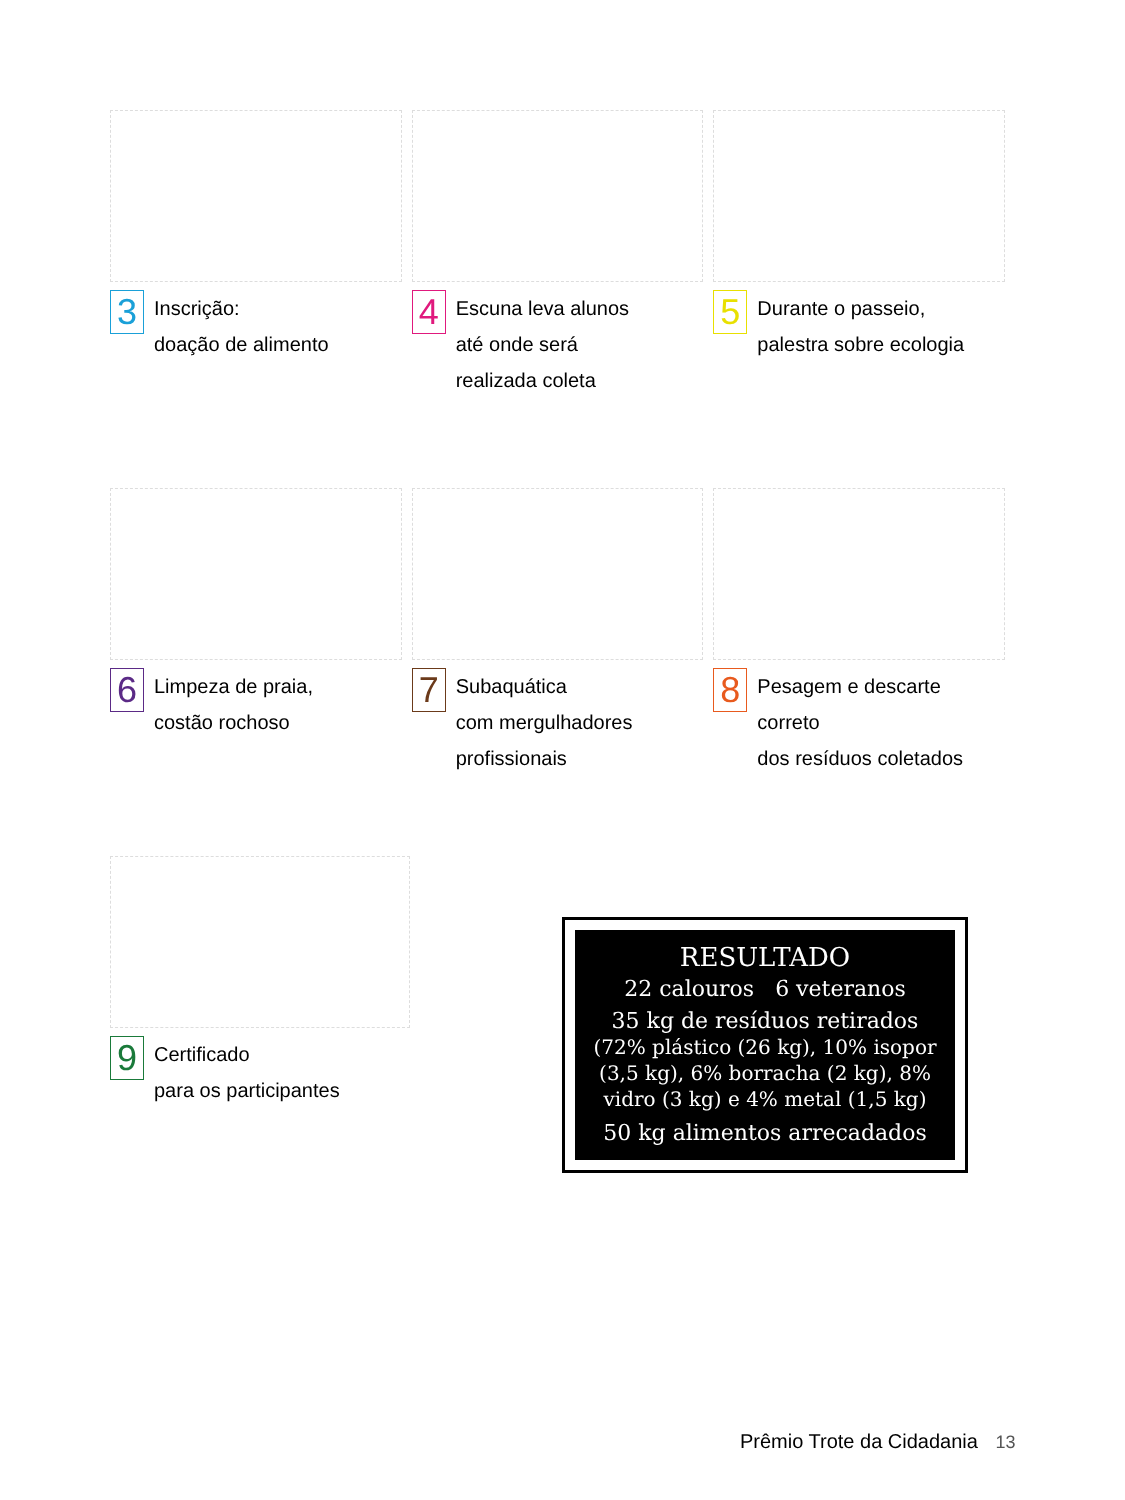3 Inscrição:
doação de alimento
4 Escuna leva alunos
até onde será
realizada coleta
5 Durante o passeio,
palestra sobre ecologia
6 Limpeza de praia,
costão rochoso
7 Subaquática
com mergulhadores
profissionais
8 Pesagem e descarte correto
dos resíduos coletados
9 Certificado
para os participantes
RESULTADO
22 calouros 6 veteranos
35 kg de resíduos retirados
(72% plástico (26 kg), 10% isopor (3,5 kg), 6% borracha (2 kg), 8% vidro (3 kg) e 4% metal (1,5 kg)
50 kg alimentos arrecadados
Prêmio Trote da Cidadania 13